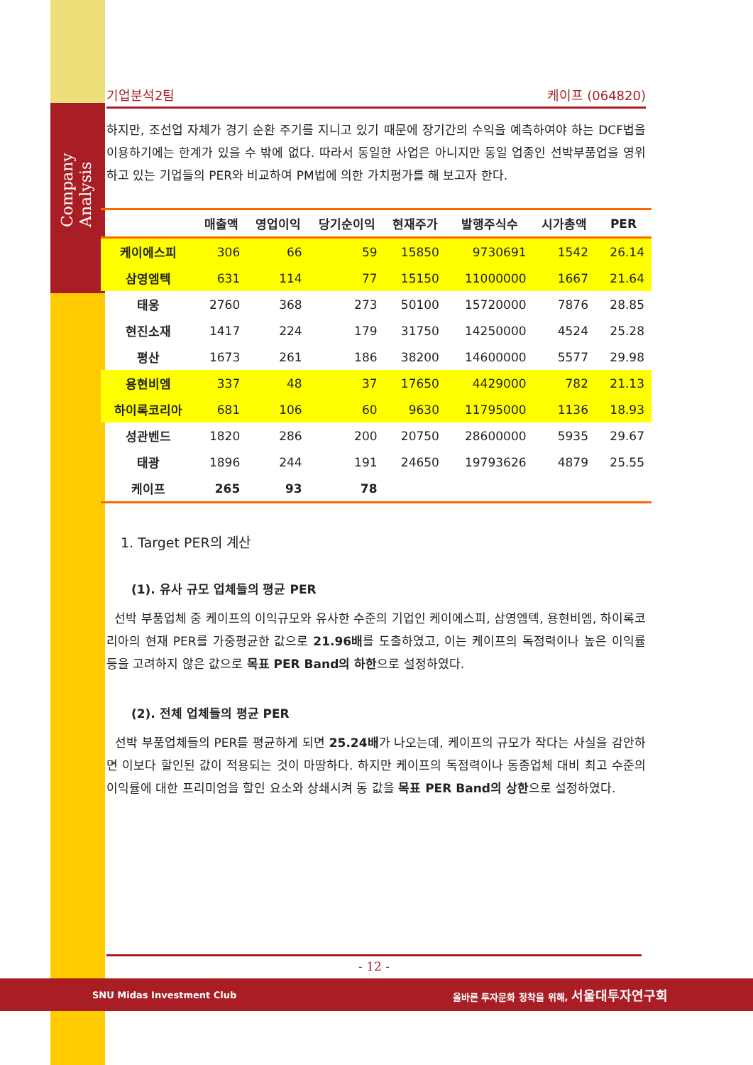Company Analysis
기업분석2팀 케이프 (064820)
하지만, 조선업 자체가 경기 순환 주기를 지니고 있기 때문에 장기간의 수익을 예측하여야 하는 DCF법을 이용하기에는 한계가 있을 수 밖에 없다. 따라서 동일한 사업은 아니지만 동일 업종인 선박부품업을 영위하고 있는 기업들의 PER와 비교하여 PM법에 의한 가치평가를 해 보고자 한다.
| | 매출액 | 영업이익 | 당기순이익 | 현재주가 | 발행주식수 | 시가총액 | PER |
| --- | --- | --- | --- | --- | --- | --- | --- |
| 케이에스피 | 306 | 66 | 59 | 15850 | 9730691 | 1542 | 26.14 |
| 삼영엠텍 | 631 | 114 | 77 | 15150 | 11000000 | 1667 | 21.64 |
| 태웅 | 2760 | 368 | 273 | 50100 | 15720000 | 7876 | 28.85 |
| 현진소재 | 1417 | 224 | 179 | 31750 | 14250000 | 4524 | 25.28 |
| 평산 | 1673 | 261 | 186 | 38200 | 14600000 | 5577 | 29.98 |
| 용현비엠 | 337 | 48 | 37 | 17650 | 4429000 | 782 | 21.13 |
| 하이록코리아 | 681 | 106 | 60 | 9630 | 11795000 | 1136 | 18.93 |
| 성관벤드 | 1820 | 286 | 200 | 20750 | 28600000 | 5935 | 29.67 |
| 태광 | 1896 | 244 | 191 | 24650 | 19793626 | 4879 | 25.55 |
| 케이프 | 265 | 93 | 78 | | | | |
1. Target PER의 계산
(1). 유사 규모 업체들의 평균 PER
선박 부품업체 중 케이프의 이익규모와 유사한 수준의 기업인 케이에스피, 삼영엠텍, 용현비엠, 하이록코리아의 현재 PER를 가중평균한 값으로 21.96배를 도출하였고, 이는 케이프의 독점력이나 높은 이익률 등을 고려하지 않은 값으로 목표 PER Band의 하한으로 설정하였다.
(2). 전체 업체들의 평균 PER
선박 부품업체들의 PER를 평균하게 되면 25.24배가 나오는데, 케이프의 규모가 작다는 사실을 감안하면 이보다 할인된 값이 적용되는 것이 마땅하다. 하지만 케이프의 독점력이나 동종업체 대비 최고 수준의 이익률에 대한 프리미엄을 할인 요소와 상쇄시켜 동 값을 목표 PER Band의 상한으로 설정하였다.
- 12 -
SNU Midas Investment Club 올바른 투자문화 정착을 위해, 서울대투자연구회